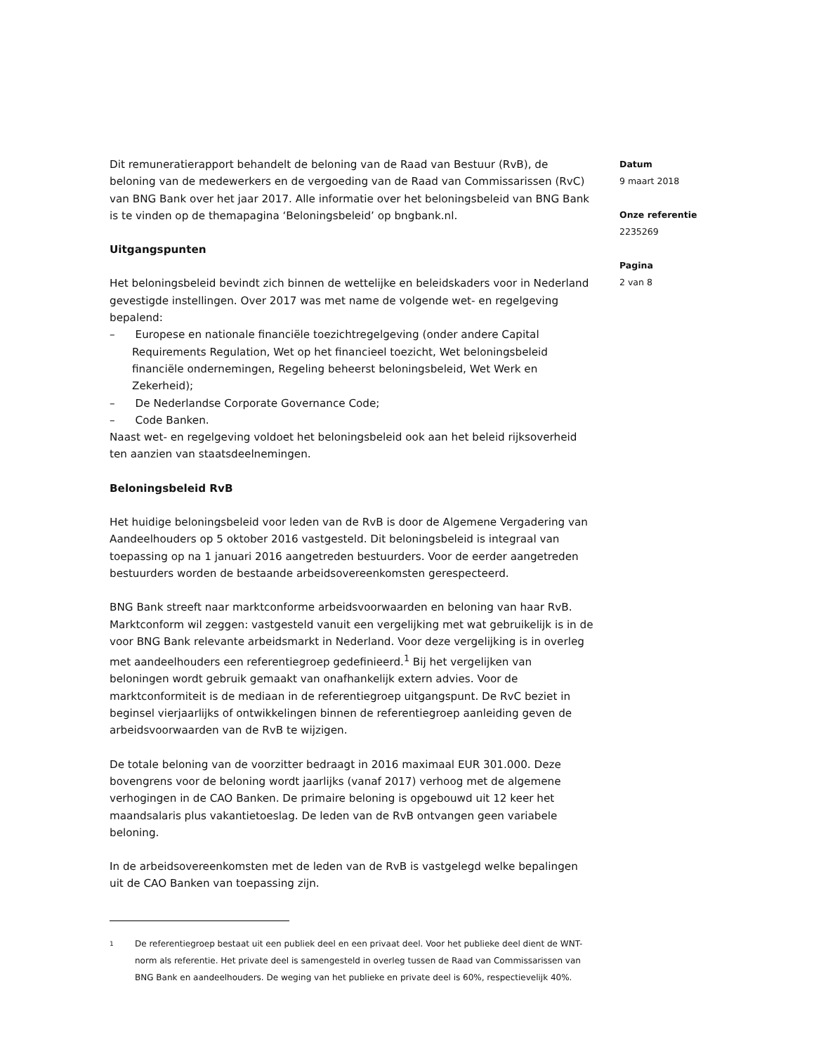Dit remuneratierapport behandelt de beloning van de Raad van Bestuur (RvB), de beloning van de medewerkers en de vergoeding van de Raad van Commissarissen (RvC) van BNG Bank over het jaar 2017. Alle informatie over het beloningsbeleid van BNG Bank is te vinden op de themapagina ‘Beloningsbeleid’ op bngbank.nl.
Uitgangspunten
Het beloningsbeleid bevindt zich binnen de wettelijke en beleidskaders voor in Nederland gevestigde instellingen. Over 2017 was met name de volgende wet- en regelgeving bepalend:
– Europese en nationale financiële toezichtregelgeving (onder andere Capital Requirements Regulation, Wet op het financieel toezicht, Wet beloningsbeleid financiële ondernemingen, Regeling beheerst beloningsbeleid, Wet Werk en Zekerheid);
– De Nederlandse Corporate Governance Code;
– Code Banken.
Naast wet- en regelgeving voldoet het beloningsbeleid ook aan het beleid rijksoverheid ten aanzien van staatsdeelnemingen.
Beloningsbeleid RvB
Het huidige beloningsbeleid voor leden van de RvB is door de Algemene Vergadering van Aandeelhouders op 5 oktober 2016 vastgesteld. Dit beloningsbeleid is integraal van toepassing op na 1 januari 2016 aangetreden bestuurders. Voor de eerder aangetreden bestuurders worden de bestaande arbeidsovereenkomsten gerespecteerd.
BNG Bank streeft naar marktconforme arbeidsvoorwaarden en beloning van haar RvB. Marktconform wil zeggen: vastgesteld vanuit een vergelijking met wat gebruikelijk is in de voor BNG Bank relevante arbeidsmarkt in Nederland. Voor deze vergelijking is in overleg met aandeelhouders een referentiegroep gedefinieerd.<sup>1</sup> Bij het vergelijken van beloningen wordt gebruik gemaakt van onafhankelijk extern advies. Voor de marktconformiteit is de mediaan in de referentiegroep uitgangspunt. De RvC beziet in beginsel vierjaarlijks of ontwikkelingen binnen de referentiegroep aanleiding geven de arbeidsvoorwaarden van de RvB te wijzigen.
De totale beloning van de voorzitter bedraagt in 2016 maximaal EUR 301.000. Deze bovengrens voor de beloning wordt jaarlijks (vanaf 2017) verhoog met de algemene verhogingen in de CAO Banken. De primaire beloning is opgebouwd uit 12 keer het maandsalaris plus vakantietoeslag. De leden van de RvB ontvangen geen variabele beloning.
In de arbeidsovereenkomsten met de leden van de RvB is vastgelegd welke bepalingen uit de CAO Banken van toepassing zijn.
1
De referentiegroep bestaat uit een publiek deel en een privaat deel. Voor het publieke deel dient de WNT-norm als referentie. Het private deel is samengesteld in overleg tussen de Raad van Commissarissen van BNG Bank en aandeelhouders. De weging van het publieke en private deel is 60%, respectievelijk 40%.
Datum
9 maart 2018
Onze referentie
2235269
Pagina
2 van 8